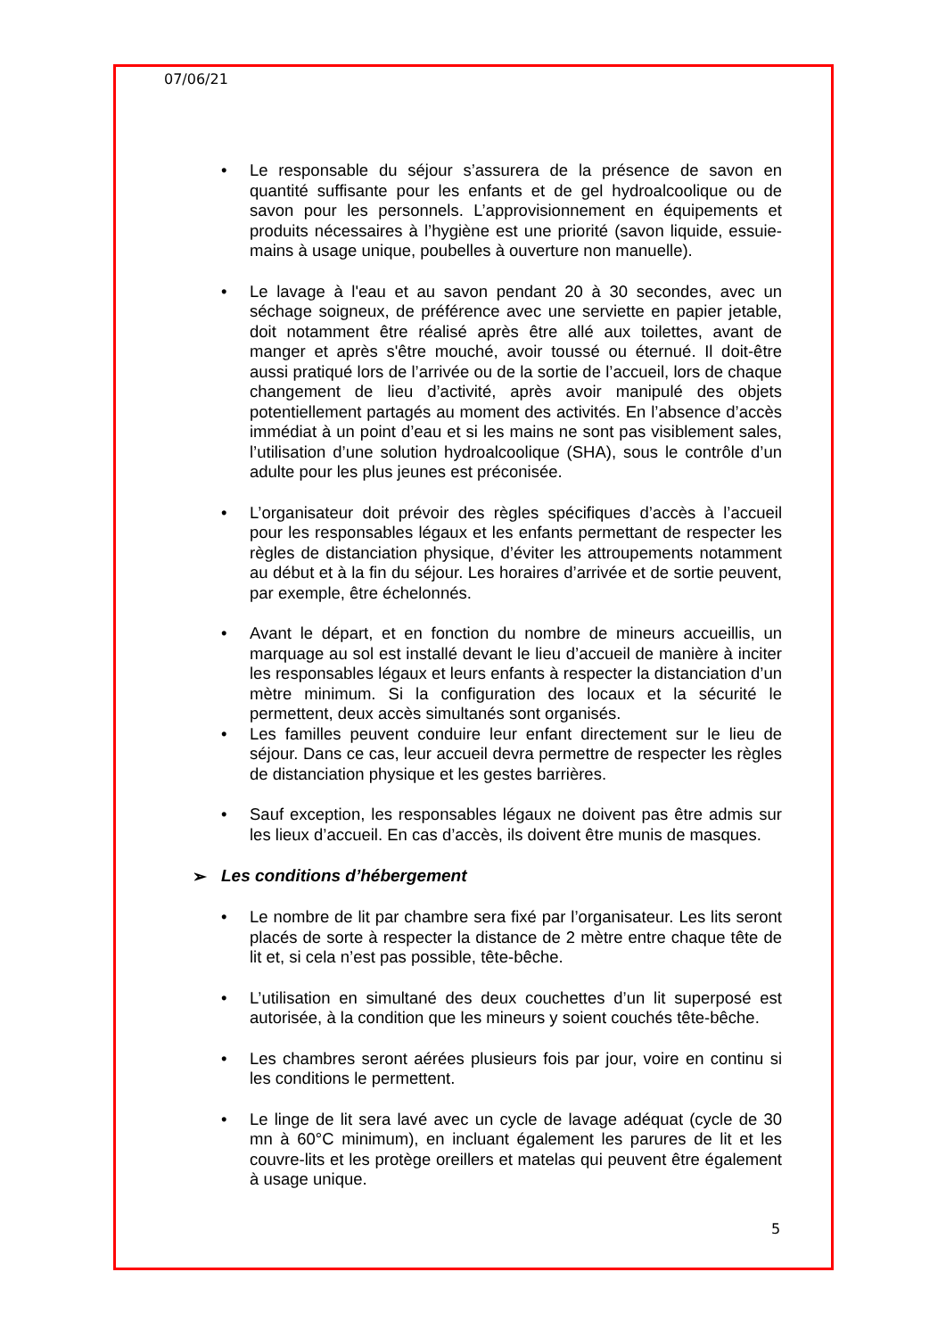07/06/21
• Le responsable du séjour s’assurera de la présence de savon en quantité suffisante pour les enfants et de gel hydroalcoolique ou de savon pour les personnels. L’approvisionnement en équipements et produits nécessaires à l’hygiène est une priorité (savon liquide, essuie-mains à usage unique, poubelles à ouverture non manuelle).
• Le lavage à l'eau et au savon pendant 20 à 30 secondes, avec un séchage soigneux, de préférence avec une serviette en papier jetable, doit notamment être réalisé après être allé aux toilettes, avant de manger et après s'être mouché, avoir toussé ou éternué. Il doit-être aussi pratiqué lors de l’arrivée ou de la sortie de l’accueil, lors de chaque changement de lieu d’activité, après avoir manipulé des objets potentiellement partagés au moment des activités. En l’absence d’accès immédiat à un point d’eau et si les mains ne sont pas visiblement sales, l’utilisation d’une solution hydroalcoolique (SHA), sous le contrôle d’un adulte pour les plus jeunes est préconisée.
• L’organisateur doit prévoir des règles spécifiques d’accès à l’accueil pour les responsables légaux et les enfants permettant de respecter les règles de distanciation physique, d’éviter les attroupements notamment au début et à la fin du séjour. Les horaires d’arrivée et de sortie peuvent, par exemple, être échelonnés.
• Avant le départ, et en fonction du nombre de mineurs accueillis, un marquage au sol est installé devant le lieu d’accueil de manière à inciter les responsables légaux et leurs enfants à respecter la distanciation d’un mètre minimum. Si la configuration des locaux et la sécurité le permettent, deux accès simultanés sont organisés.
• Les familles peuvent conduire leur enfant directement sur le lieu de séjour. Dans ce cas, leur accueil devra permettre de respecter les règles de distanciation physique et les gestes barrières.
• Sauf exception, les responsables légaux ne doivent pas être admis sur les lieux d’accueil. En cas d’accès, ils doivent être munis de masques.
➢ Les conditions d’hébergement
• Le nombre de lit par chambre sera fixé par l’organisateur. Les lits seront placés de sorte à respecter la distance de 2 mètre entre chaque tête de lit et, si cela n’est pas possible, tête-bêche.
• L’utilisation en simultané des deux couchettes d’un lit superposé est autorisée, à la condition que les mineurs y soient couchés tête-bêche.
• Les chambres seront aérées plusieurs fois par jour, voire en continu si les conditions le permettent.
• Le linge de lit sera lavé avec un cycle de lavage adéquat (cycle de 30 mn à 60°C minimum), en incluant également les parures de lit et les couvre-lits et les protège oreillers et matelas qui peuvent être également à usage unique.
5